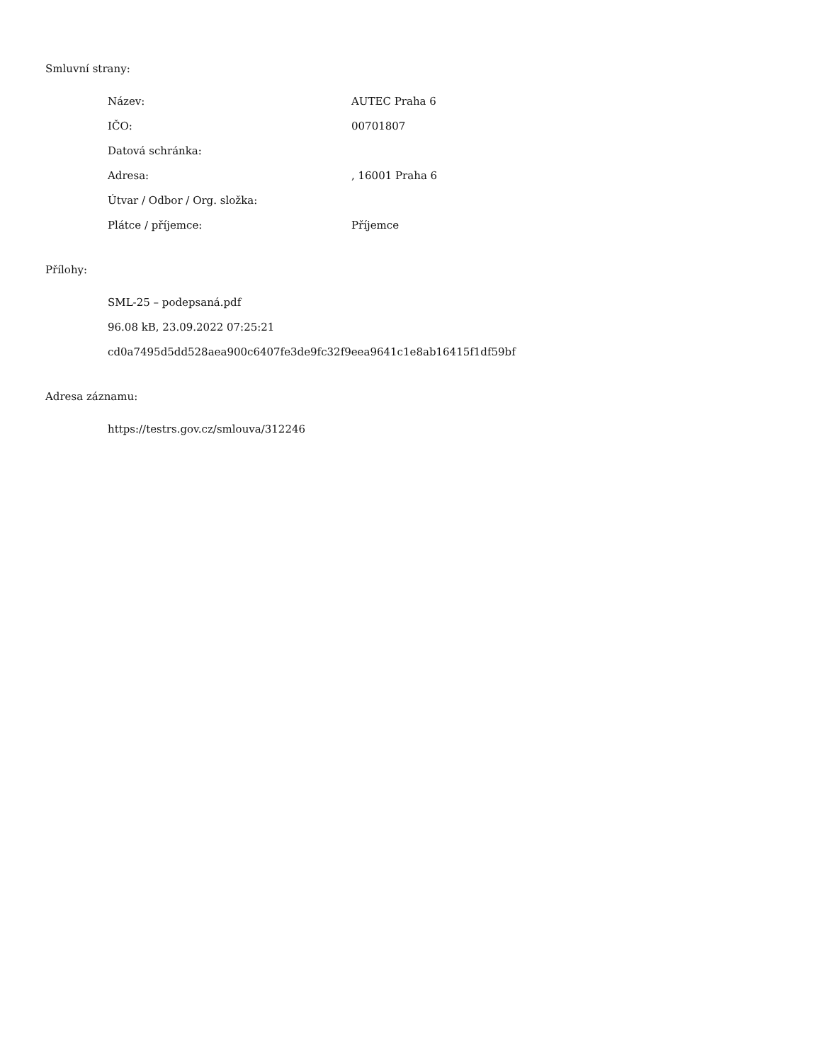Smluvní strany:
| Název: | AUTEC Praha 6 |
| IČO: | 00701807 |
| Datová schránka: | |
| Adresa: | , 16001 Praha 6 |
| Útvar / Odbor / Org. složka: | |
| Plátce / příjemce: | Příjemce |
Přílohy:
SML-25 – podepsaná.pdf
96.08 kB, 23.09.2022 07:25:21
cd0a7495d5dd528aea900c6407fe3de9fc32f9eea9641c1e8ab16415f1df59bf
Adresa záznamu:
https://testrs.gov.cz/smlouva/312246